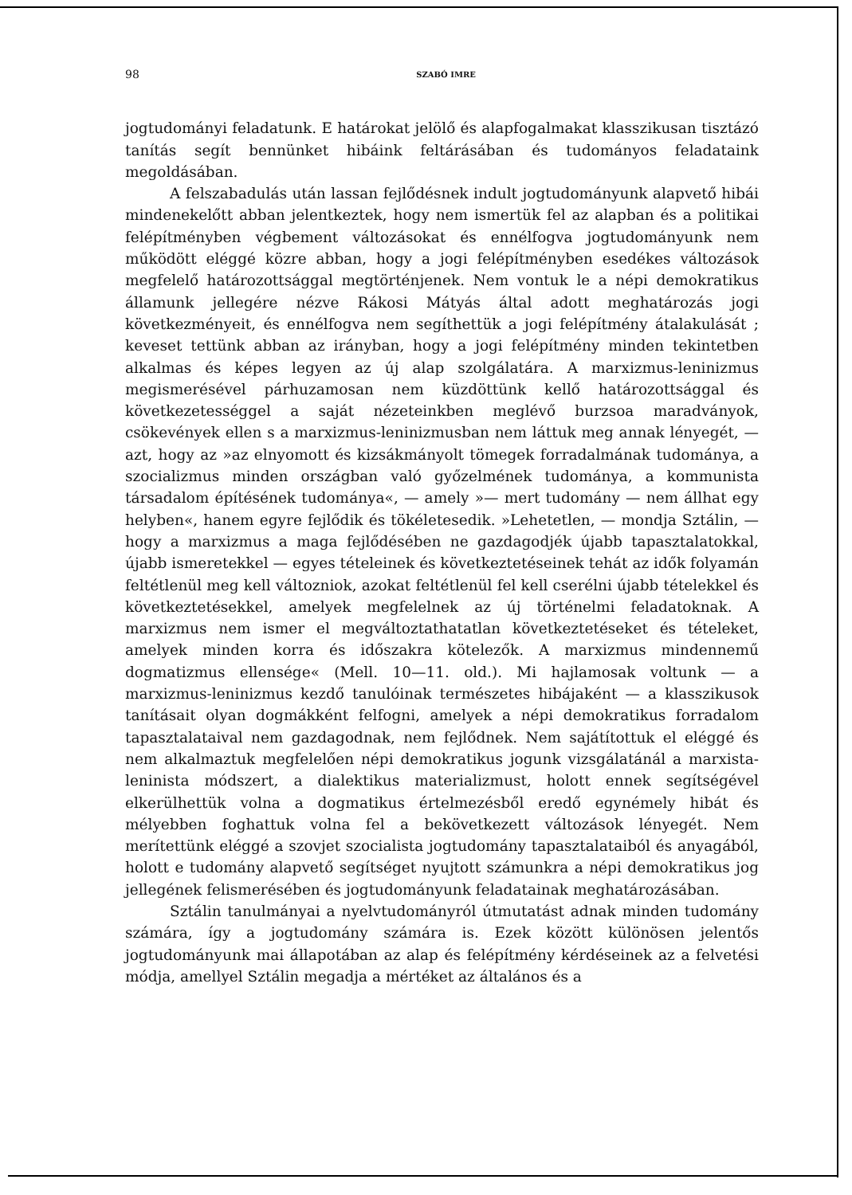98 SZABÓ IMRE
jogtudományi feladatunk. E határokat jelölő és alapfogalmakat klasszikusan tisztázó tanítás segít bennünket hibáink feltárásában és tudományos feladataink megoldásában.
A felszabadulás után lassan fejlődésnek indult jogtudományunk alapvető hibái mindenekelőtt abban jelentkeztek, hogy nem ismertük fel az alapban és a politikai felépítményben végbement változásokat és ennélfogva jogtudományunk nem működött eléggé közre abban, hogy a jogi felépítményben esedékes változások megfelelő határozottsággal megtörténjenek. Nem vontuk le a népi demokratikus államunk jellegére nézve Rákosi Mátyás által adott meghatározás jogi következményeit, és ennélfogva nem segíthettük a jogi felépítmény átalakulását ; keveset tettünk abban az irányban, hogy a jogi felépítmény minden tekintetben alkalmas és képes legyen az új alap szolgálatára. A marxizmus-leninizmus megismerésével párhuzamosan nem küzdöttünk kellő határozottsággal és következetességgel a saját nézeteinkben meglévő burzsoa maradványok, csökevények ellen s a marxizmus-leninizmusban nem láttuk meg annak lényegét, — azt, hogy az »az elnyomott és kizsákmányolt tömegek forradalmának tudománya, a szocializmus minden országban való győzelmének tudománya, a kommunista társadalom építésének tudománya«, — amely »— mert tudomány — nem állhat egy helyben«, hanem egyre fejlődik és tökéletesedik. »Lehetetlen, — mondja Sztálin, — hogy a marxizmus a maga fejlődésében ne gazdagodjék újabb tapasztalatokkal, újabb ismeretekkel — egyes tételeinek és következtetéseinek tehát az idők folyamán feltétlenül meg kell változniok, azokat feltétlenül fel kell cserélni újabb tételekkel és következtetésekkel, amelyek megfelelnek az új történelmi feladatoknak. A marxizmus nem ismer el megváltoztathatatlan következtetéseket és tételeket, amelyek minden korra és időszakra kötelezők. A marxizmus mindennemű dogmatizmus ellensége« (Mell. 10—11. old.). Mi hajlamosak voltunk — a marxizmus-leninizmus kezdő tanulóinak természetes hibájaként — a klasszikusok tanításait olyan dogmákként felfogni, amelyek a népi demokratikus forradalom tapasztalataival nem gazdagodnak, nem fejlődnek. Nem sajátítottuk el eléggé és nem alkalmaztuk megfelelően népi demokratikus jogunk vizsgálatánál a marxista- leninista módszert, a dialektikus materializmust, holott ennek segítségével elkerülhettük volna a dogmatikus értelmezésből eredő egynémely hibát és mélyebben foghattuk volna fel a bekövetkezett változások lényegét. Nem merítettünk eléggé a szovjet szocialista jogtudomány tapasztalataiból és anyagából, holott e tudomány alapvető segítséget nyujtott számunkra a népi demokratikus jog jellegének felismerésében és jogtudományunk feladatainak meghatározásában.
Sztálin tanulmányai a nyelvtudományról útmutatást adnak minden tudomány számára, így a jogtudomány számára is. Ezek között különösen jelentős jogtudományunk mai állapotában az alap és felépítmény kérdéseinek az a felvetési módja, amellyel Sztálin megadja a mértéket az általános és a